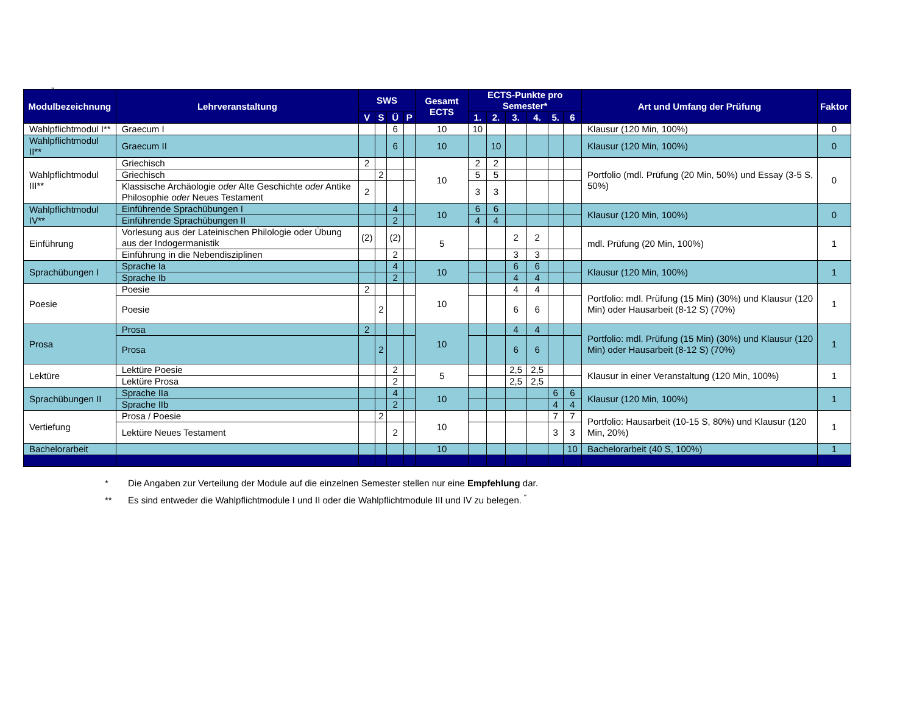„
| Modulbezeichnung | Lehrveranstaltung | SWS | | | | Gesamt ECTS | ECTS-Punkte pro Semester* | | | | | | Art und Umfang der Prüfung | Faktor |
| --- | --- | --- | --- | --- | --- | --- | --- | --- | --- | --- | --- | --- | --- | --- |
| | | V | S | Ü | P | | 1. | 2. | 3. | 4. | 5. | 6 | | |
| Wahlpflichtmodul I** | Graecum I | | | 6 | | 10 | 10 | | | | | | Klausur (120 Min, 100%) | 0 |
| Wahlpflichtmodul II** | Graecum II | | | 6 | | 10 | | 10 | | | | | Klausur (120 Min, 100%) | 0 |
| Wahlpflichtmodul III** | Griechisch | 2 | | | | 10 | 2 | 2 | | | | | Portfolio (mdl. Prüfung (20 Min, 50%) und Essay (3-5 S, 50%) | 0 |
| | Griechisch | | 2 | | | | 5 | 5 | | | | | | |
| | Klassische Archäologie oder Alte Geschichte oder Antike Philosophie oder Neues Testament | 2 | | | | | 3 | 3 | | | | | | |
| Wahlpflichtmodul IV** | Einführende Sprachübungen I | | | 4 | | 10 | 6 | 6 | | | | | Klausur (120 Min, 100%) | 0 |
| | Einführende Sprachübungen II | | | 2 | | | 4 | 4 | | | | | | |
| Einführung | Vorlesung aus der Lateinischen Philologie oder Übung aus der Indogermanistik | (2) | | (2) | | 5 | | | 2 | 2 | | | mdl. Prüfung (20 Min, 100%) | 1 |
| | Einführung in die Nebendisziplinen | | | 2 | | | | | 3 | 3 | | | | |
| Sprachübungen I | Sprache Ia | | | 4 | | 10 | | | 6 | 6 | | | Klausur (120 Min, 100%) | 1 |
| | Sprache Ib | | | 2 | | | | | 4 | 4 | | | | |
| Poesie | Poesie | 2 | | | | 10 | | | 4 | 4 | | | Portfolio: mdl. Prüfung (15 Min) (30%) und Klausur (120 Min) oder Hausarbeit (8-12 S) (70%) | 1 |
| | Poesie | | 2 | | | | | | 6 | 6 | | | | |
| Prosa | Prosa | 2 | | | | 10 | | | 4 | 4 | | | Portfolio: mdl. Prüfung (15 Min) (30%) und Klausur (120 Min) oder Hausarbeit (8-12 S) (70%) | 1 |
| | Prosa | | 2 | | | | | | 6 | 6 | | | | |
| Lektüre | Lektüre Poesie | | | 2 | | 5 | | | 2,5 | 2,5 | | | Klausur in einer Veranstaltung (120 Min, 100%) | 1 |
| | Lektüre Prosa | | | 2 | | | | | 2,5 | 2,5 | | | | |
| Sprachübungen II | Sprache IIa | | | 4 | | 10 | | | | | 6 | 6 | Klausur (120 Min, 100%) | 1 |
| | Sprache IIb | | | 2 | | | | | | | 4 | 4 | | |
| Vertiefung | Prosa / Poesie | | 2 | | | 10 | | | | | 7 | 7 | Portfolio: Hausarbeit (10-15 S, 80%) und Klausur (120 Min, 20%) | 1 |
| | Lektüre Neues Testament | | | 2 | | | | | | | 3 | 3 | | |
| Bachelorarbeit | | | | | | 10 | | | | | | 10 | Bachelorarbeit (40 S, 100%) | 1 |
* Die Angaben zur Verteilung der Module auf die einzelnen Semester stellen nur eine Empfehlung dar.
** Es sind entweder die Wahlpflichtmodule I und II oder die Wahlpflichtmodule III und IV zu belegen. <sup>“</sup>